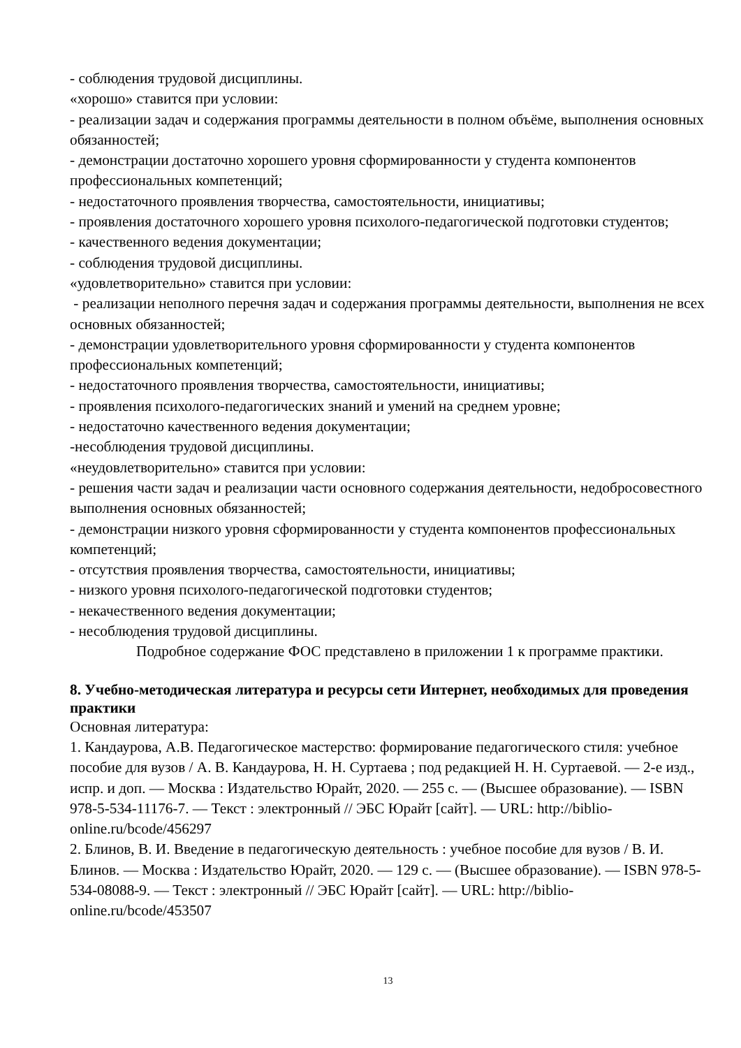- соблюдения трудовой дисциплины.
«хорошо» ставится при условии:
- реализации задач и содержания программы деятельности в полном объёме, выполнения основных обязанностей;
- демонстрации достаточно хорошего уровня сформированности у студента компонентов профессиональных компетенций;
- недостаточного проявления творчества, самостоятельности, инициативы;
- проявления достаточного хорошего уровня психолого-педагогической подготовки студентов;
- качественного ведения документации;
- соблюдения трудовой дисциплины.
«удовлетворительно» ставится при условии:
- реализации неполного перечня задач и содержания программы деятельности, выполнения не всех основных обязанностей;
- демонстрации удовлетворительного уровня сформированности у студента компонентов профессиональных компетенций;
- недостаточного проявления творчества, самостоятельности, инициативы;
- проявления психолого-педагогических знаний и умений на среднем уровне;
- недостаточно качественного ведения документации;
-несоблюдения трудовой дисциплины.
«неудовлетворительно» ставится при условии:
- решения части задач и реализации части основного содержания деятельности, недобросовестного выполнения основных обязанностей;
- демонстрации низкого уровня сформированности у студента компонентов профессиональных компетенций;
- отсутствия проявления творчества, самостоятельности, инициативы;
- низкого уровня психолого-педагогической подготовки студентов;
- некачественного ведения документации;
- несоблюдения трудовой дисциплины.
Подробное содержание ФОС представлено в приложении 1 к программе практики.
8. Учебно-методическая литература и ресурсы сети Интернет, необходимых для проведения практики
Основная литература:
1. Кандаурова, А.В. Педагогическое мастерство: формирование педагогического стиля: учебное пособие для вузов / А. В. Кандаурова, Н. Н. Суртаева ; под редакцией Н. Н. Суртаевой. — 2-е изд., испр. и доп. — Москва : Издательство Юрайт, 2020. — 255 с. — (Высшее образование). — ISBN 978-5-534-11176-7. — Текст : электронный // ЭБС Юрайт [сайт]. — URL: http://biblio-online.ru/bcode/456297
2. Блинов, В. И. Введение в педагогическую деятельность : учебное пособие для вузов / В. И. Блинов. — Москва : Издательство Юрайт, 2020. — 129 с. — (Высшее образование). — ISBN 978-5-534-08088-9. — Текст : электронный // ЭБС Юрайт [сайт]. — URL: http://biblio-online.ru/bcode/453507
13